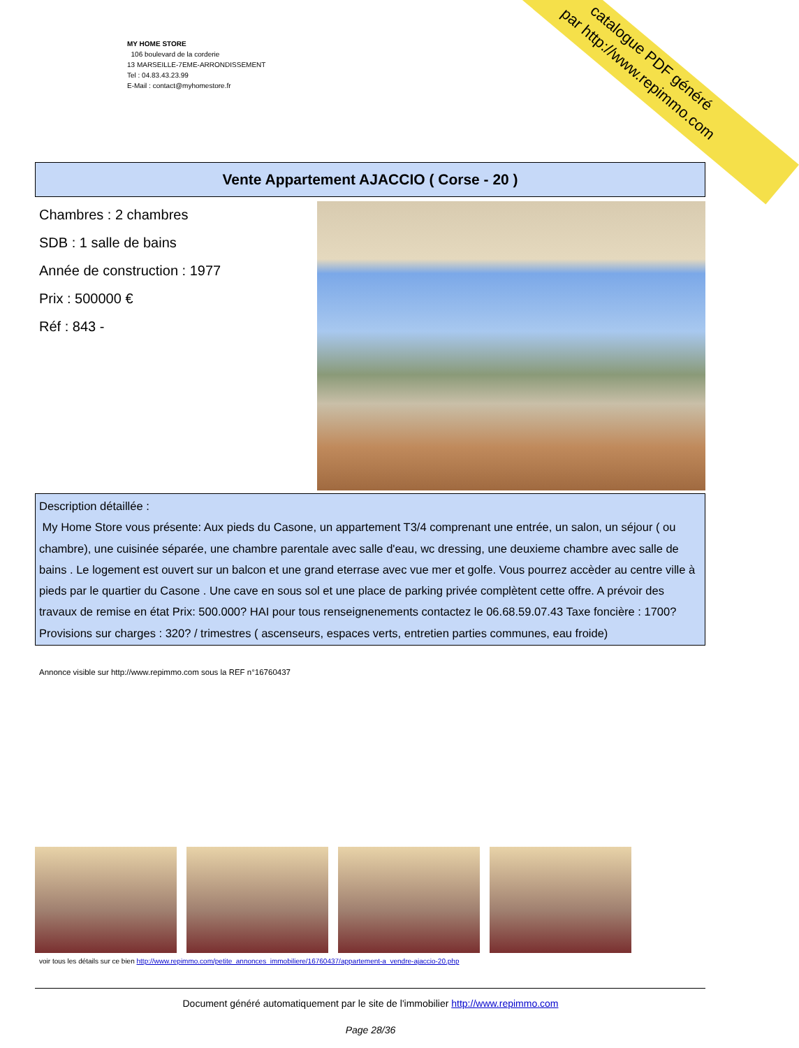catalogue PDF généré
par http://www.repimmo.com
MY HOME STORE
106 boulevard de la corderie
13 MARSEILLE-7EME-ARRONDISSEMENT
Tel : 04.83.43.23.99
E-Mail : contact@myhomestore.fr
Vente Appartement AJACCIO ( Corse - 20 )
Chambres : 2 chambres
SDB : 1 salle de bains
Année de construction : 1977
Prix : 500000 €
Réf : 843 -
Description détaillée :
My Home Store vous présente: Aux pieds du Casone, un appartement T3/4 comprenant une entrée, un salon, un séjour ( ou chambre), une cuisinée séparée, une chambre parentale avec salle d'eau, wc dressing, une deuxieme chambre avec salle de bains . Le logement est ouvert sur un balcon et une grand eterrase avec vue mer et golfe. Vous pourrez accèder au centre ville à pieds par le quartier du Casone . Une cave en sous sol et une place de parking privée complètent cette offre. A prévoir des travaux de remise en état Prix: 500.000? HAI pour tous renseignenements contactez le 06.68.59.07.43 Taxe foncière : 1700? Provisions sur charges : 320? / trimestres ( ascenseurs, espaces verts, entretien parties communes, eau froide)
Annonce visible sur http://www.repimmo.com sous la REF n°16760437
voir tous les détails sur ce bien http://www.repimmo.com/petite_annonces_immobiliere/16760437/appartement-a_vendre-ajaccio-20.php
Document généré automatiquement par le site de l'immobilier http://www.repimmo.com
Page 28/36